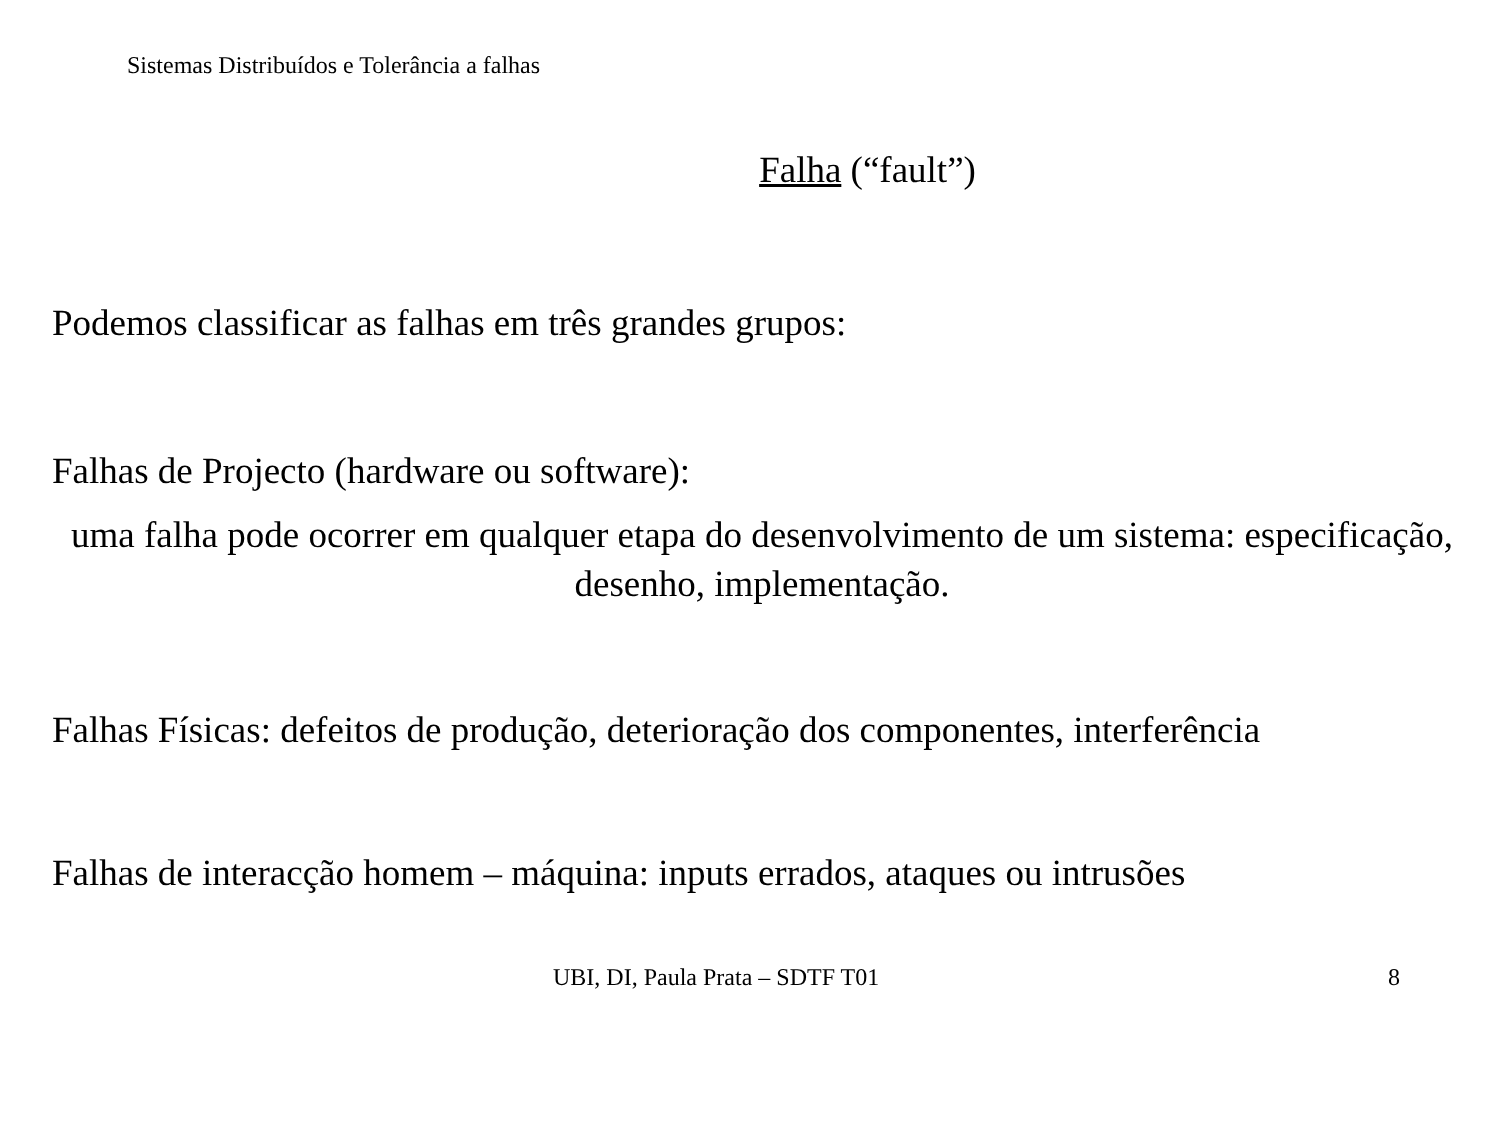Sistemas Distribuídos e Tolerância a falhas
Falha (“fault”)
Podemos classificar as falhas em três grandes grupos:
Falhas de Projecto (hardware ou software):
uma falha pode ocorrer em qualquer etapa do desenvolvimento de um sistema: especificação, desenho, implementação.
Falhas Físicas: defeitos de produção, deterioração dos componentes, interferência
Falhas de interacção homem – máquina: inputs errados, ataques ou intrusões
UBI, DI, Paula Prata – SDTF T01 8